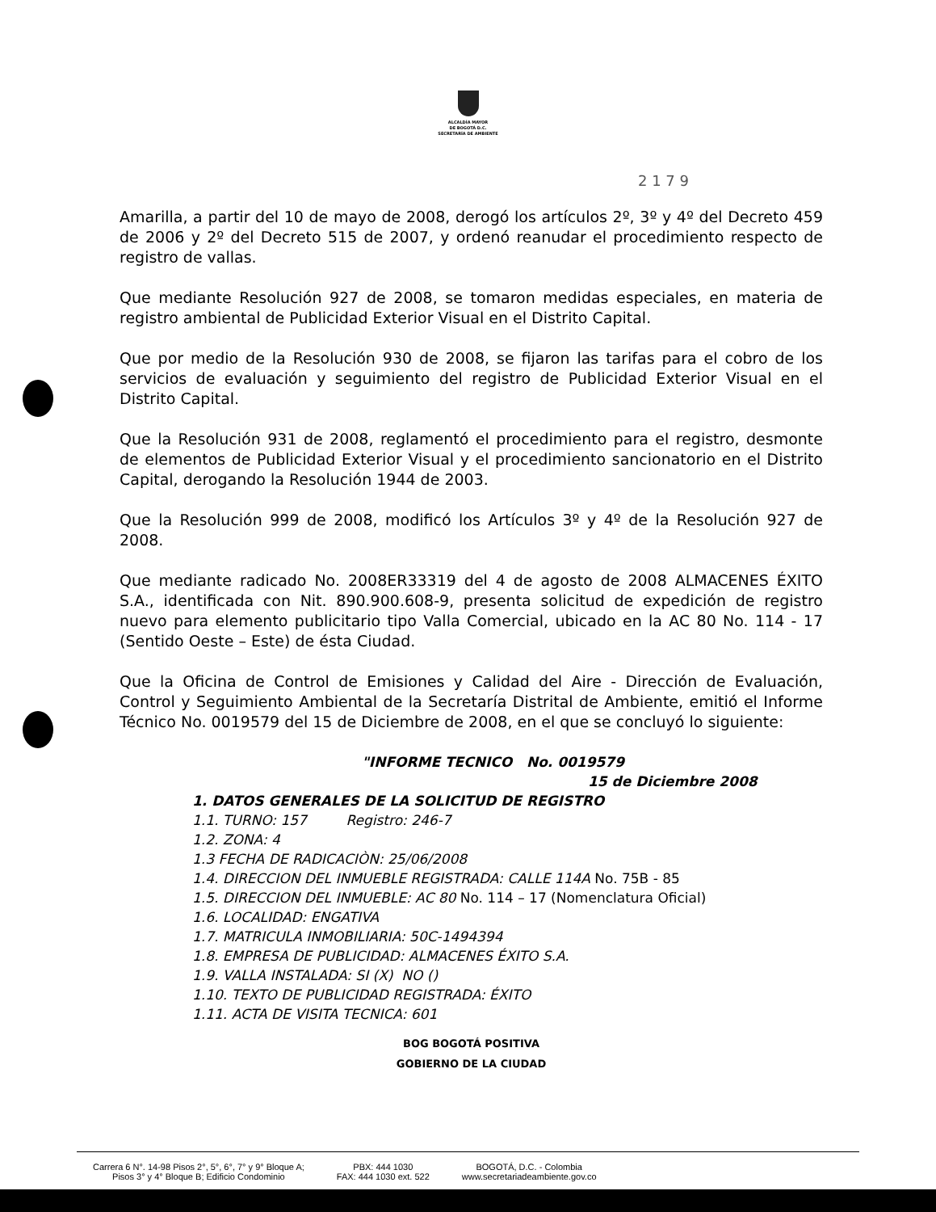ALCALDÍA MAYOR
DE BOGOTÁ D.C.
SECRETARÍA DE AMBIENTE
2 1 7 9
Amarilla, a partir del 10 de mayo de 2008, derogó los artículos 2º, 3º y 4º del Decreto 459 de 2006 y 2º del Decreto 515 de 2007, y ordenó reanudar el procedimiento respecto de registro de vallas.
Que mediante Resolución 927 de 2008, se tomaron medidas especiales, en materia de registro ambiental de Publicidad Exterior Visual en el Distrito Capital.
Que por medio de la Resolución 930 de 2008, se fijaron las tarifas para el cobro de los servicios de evaluación y seguimiento del registro de Publicidad Exterior Visual en el Distrito Capital.
Que la Resolución 931 de 2008, reglamentó el procedimiento para el registro, desmonte de elementos de Publicidad Exterior Visual y el procedimiento sancionatorio en el Distrito Capital, derogando la Resolución 1944 de 2003.
Que la Resolución 999 de 2008, modificó los Artículos 3º y 4º de la Resolución 927 de 2008.
Que mediante radicado No. 2008ER33319 del 4 de agosto de 2008 ALMACENES ÉXITO S.A., identificada con Nit. 890.900.608-9, presenta solicitud de expedición de registro nuevo para elemento publicitario tipo Valla Comercial, ubicado en la AC 80 No. 114 - 17 (Sentido Oeste – Este) de ésta Ciudad.
Que la Oficina de Control de Emisiones y Calidad del Aire - Dirección de Evaluación, Control y Seguimiento Ambiental de la Secretaría Distrital de Ambiente, emitió el Informe Técnico No. 0019579 del 15 de Diciembre de 2008, en el que se concluyó lo siguiente:
"INFORME TECNICO No. 0019579
15 de Diciembre 2008
1. DATOS GENERALES DE LA SOLICITUD DE REGISTRO
1.1. TURNO: 157 Registro: 246-7
1.2. ZONA: 4
1.3 FECHA DE RADICACIÒN: 25/06/2008
1.4. DIRECCION DEL INMUEBLE REGISTRADA: CALLE 114A No. 75B - 85
1.5. DIRECCION DEL INMUEBLE: AC 80 No. 114 – 17 (Nomenclatura Oficial)
1.6. LOCALIDAD: ENGATIVA
1.7. MATRICULA INMOBILIARIA: 50C-1494394
1.8. EMPRESA DE PUBLICIDAD: ALMACENES ÉXITO S.A.
1.9. VALLA INSTALADA: SI (X) NO ()
1.10. TEXTO DE PUBLICIDAD REGISTRADA: ÉXITO
1.11. ACTA DE VISITA TECNICA: 601
BOG BOGOTÁ POSITIVA
GOBIERNO DE LA CIUDAD
Carrera 6 N°. 14-98 Pisos 2°, 5°, 6°, 7° y 9° Bloque A;
Pisos 3° y 4° Bloque B; Edificio Condominio
PBX: 444 1030
FAX: 444 1030 ext. 522
BOGOTÁ, D.C. - Colombia
www.secretariadeambiente.gov.co